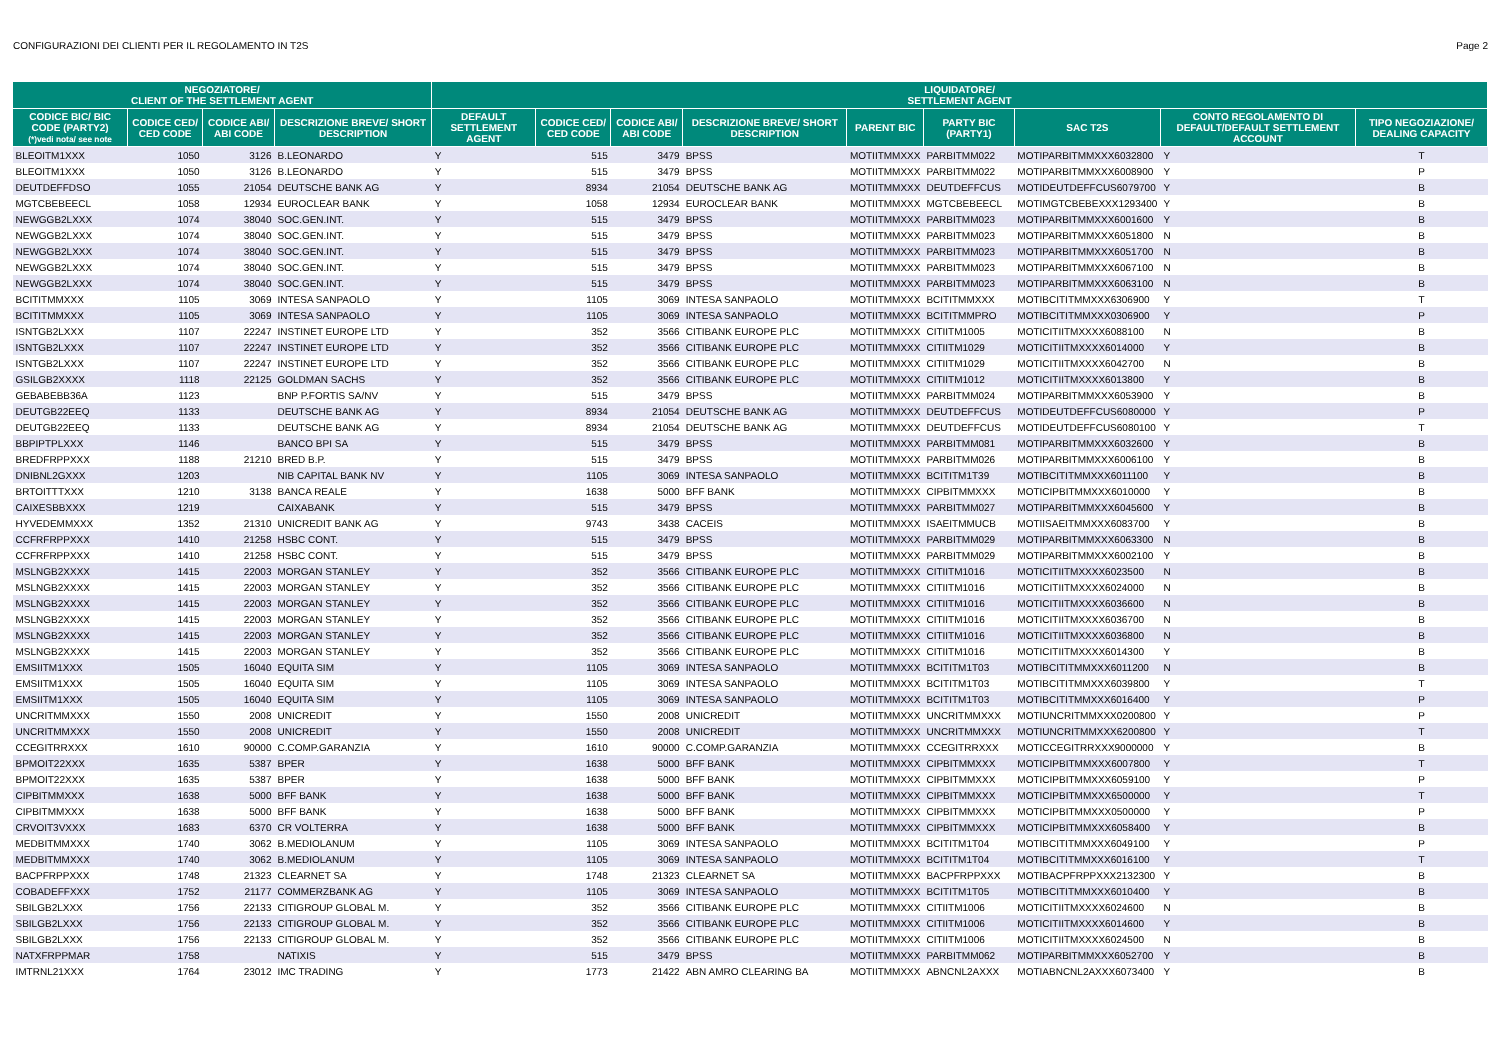CONFIGURAZIONI DEI CLIENTI PER IL REGOLAMENTO IN T2S Page 2
| NEGOZIATORE/ CLIENT OF THE SETTLEMENT AGENT | | | | LIQUIDATORE/ SETTLEMENT AGENT | | | | | | | | |
| --- | --- | --- | --- | --- | --- | --- | --- | --- | --- | --- | --- | --- |
| CODICE BIC/ BIC CODE (PARTY2) (*)vedi nota/ see note | CODICE CED/ CED CODE | CODICE ABI/ ABI CODE | DESCRIZIONE BREVE/ SHORT DESCRIPTION | DEFAULT SETTLEMENT AGENT | CODICE CED/ CED CODE | CODICE ABI/ ABI CODE | DESCRIZIONE BREVE/ SHORT DESCRIPTION | PARENT BIC | PARTY BIC (PARTY1) | SAC T2S | CONTO REGOLAMENTO DI DEFAULT/DEFAULT SETTLEMENT ACCOUNT | TIPO NEGOZIAZIONE/ DEALING CAPACITY |
| BLEOITM1XXX | 1050 | 3126 | B.LEONARDO | Y | 515 | 3479 | BPSS | MOTIITMMXXX | PARBITMM022 | MOTIPARBITMMXXX6032800 | Y | T |
| BLEOITM1XXX | 1050 | 3126 | B.LEONARDO | Y | 515 | 3479 | BPSS | MOTIITMMXXX | PARBITMM022 | MOTIPARBITMMXXX6008900 | Y | P |
| DEUTDEFFDSO | 1055 | 21054 | DEUTSCHE BANK AG | Y | 8934 | 21054 | DEUTSCHE BANK AG | MOTIITMMXXX | DEUTDEFFCUS | MOTIDEUTDEFFCUS6079700 | Y | B |
| MGTCBEBEECL | 1058 | 12934 | EUROCLEAR BANK | Y | 1058 | 12934 | EUROCLEAR BANK | MOTIITMMXXX | MGTCBEBEECL | MOTIMGTCBEBEXXX1293400 | Y | B |
| NEWGGB2LXXX | 1074 | 38040 | SOC.GEN.INT. | Y | 515 | 3479 | BPSS | MOTIITMMXXX | PARBITMM023 | MOTIPARBITMMXXX6001600 | Y | B |
| NEWGGB2LXXX | 1074 | 38040 | SOC.GEN.INT. | Y | 515 | 3479 | BPSS | MOTIITMMXXX | PARBITMM023 | MOTIPARBITMMXXX6051800 | N | B |
| NEWGGB2LXXX | 1074 | 38040 | SOC.GEN.INT. | Y | 515 | 3479 | BPSS | MOTIITMMXXX | PARBITMM023 | MOTIPARBITMMXXX6051700 | N | B |
| NEWGGB2LXXX | 1074 | 38040 | SOC.GEN.INT. | Y | 515 | 3479 | BPSS | MOTIITMMXXX | PARBITMM023 | MOTIPARBITMMXXX6067100 | N | B |
| NEWGGB2LXXX | 1074 | 38040 | SOC.GEN.INT. | Y | 515 | 3479 | BPSS | MOTIITMMXXX | PARBITMM023 | MOTIPARBITMMXXX6063100 | N | B |
| BCITITMMXXX | 1105 | 3069 | INTESA SANPAOLO | Y | 1105 | 3069 | INTESA SANPAOLO | MOTIITMMXXX | BCITITMMXXX | MOTIBCITITMMXXX6306900 | Y | T |
| BCITITMMXXX | 1105 | 3069 | INTESA SANPAOLO | Y | 1105 | 3069 | INTESA SANPAOLO | MOTIITMMXXX | BCITITMMPRO | MOTIBCITITMMXXX0306900 | Y | P |
| ISNTGB2LXXX | 1107 | 22247 | INSTINET EUROPE LTD | Y | 352 | 3566 | CITIBANK EUROPE PLC | MOTIITMMXXX | CITIITM1005 | MOTICITIITMXXXX6088100 | N | B |
| ISNTGB2LXXX | 1107 | 22247 | INSTINET EUROPE LTD | Y | 352 | 3566 | CITIBANK EUROPE PLC | MOTIITMMXXX | CITIITM1029 | MOTICITIITMXXXX6014000 | Y | B |
| ISNTGB2LXXX | 1107 | 22247 | INSTINET EUROPE LTD | Y | 352 | 3566 | CITIBANK EUROPE PLC | MOTIITMMXXX | CITIITM1029 | MOTICITIITMXXXX6042700 | N | B |
| GSILGB2XXXX | 1118 | 22125 | GOLDMAN SACHS | Y | 352 | 3566 | CITIBANK EUROPE PLC | MOTIITMMXXX | CITIITM1012 | MOTICITIITMXXXX6013800 | Y | B |
| GEBABEBB36A | 1123 | | BNP P.FORTIS SA/NV | Y | 515 | 3479 | BPSS | MOTIITMMXXX | PARBITMM024 | MOTIPARBITMMXXX6053900 | Y | B |
| DEUTGB22EEQ | 1133 | | DEUTSCHE BANK AG | Y | 8934 | 21054 | DEUTSCHE BANK AG | MOTIITMMXXX | DEUTDEFFCUS | MOTIDEUTDEFFCUS6080000 | Y | P |
| DEUTGB22EEQ | 1133 | | DEUTSCHE BANK AG | Y | 8934 | 21054 | DEUTSCHE BANK AG | MOTIITMMXXX | DEUTDEFFCUS | MOTIDEUTDEFFCUS6080100 | Y | T |
| BBPIPTPLXXX | 1146 | | BANCO BPI SA | Y | 515 | 3479 | BPSS | MOTIITMMXXX | PARBITMM081 | MOTIPARBITMMXXX6032600 | Y | B |
| BREDFRPPXXX | 1188 | 21210 | BRED B.P. | Y | 515 | 3479 | BPSS | MOTIITMMXXX | PARBITMM026 | MOTIPARBITMMXXX6006100 | Y | B |
| DNIBNL2GXXX | 1203 | | NIB CAPITAL BANK NV | Y | 1105 | 3069 | INTESA SANPAOLO | MOTIITMMXXX | BCITITM1T39 | MOTIBCITITMMXXX6011100 | Y | B |
| BRTOITTTXXX | 1210 | 3138 | BANCA REALE | Y | 1638 | 5000 | BFF BANK | MOTIITMMXXX | CIPBITMMXXX | MOTICIPBITMMXXX6010000 | Y | B |
| CAIXESBBXXX | 1219 | | CAIXABANK | Y | 515 | 3479 | BPSS | MOTIITMMXXX | PARBITMM027 | MOTIPARBITMMXXX6045600 | Y | B |
| HYVEDEMMXXX | 1352 | 21310 | UNICREDIT BANK AG | Y | 9743 | 3438 | CACEIS | MOTIITMMXXX | ISAEITMMUCB | MOTIISAEITMMXXX6083700 | Y | B |
| CCFRFRPPXXX | 1410 | 21258 | HSBC CONT. | Y | 515 | 3479 | BPSS | MOTIITMMXXX | PARBITMM029 | MOTIPARBITMMXXX6063300 | N | B |
| CCFRFRPPXXX | 1410 | 21258 | HSBC CONT. | Y | 515 | 3479 | BPSS | MOTIITMMXXX | PARBITMM029 | MOTIPARBITMMXXX6002100 | Y | B |
| MSLNGB2XXXX | 1415 | 22003 | MORGAN STANLEY | Y | 352 | 3566 | CITIBANK EUROPE PLC | MOTIITMMXXX | CITIITM1016 | MOTICITIITMXXXX6023500 | N | B |
| MSLNGB2XXXX | 1415 | 22003 | MORGAN STANLEY | Y | 352 | 3566 | CITIBANK EUROPE PLC | MOTIITMMXXX | CITIITM1016 | MOTICITIITMXXXX6024000 | N | B |
| MSLNGB2XXXX | 1415 | 22003 | MORGAN STANLEY | Y | 352 | 3566 | CITIBANK EUROPE PLC | MOTIITMMXXX | CITIITM1016 | MOTICITIITMXXXX6036600 | N | B |
| MSLNGB2XXXX | 1415 | 22003 | MORGAN STANLEY | Y | 352 | 3566 | CITIBANK EUROPE PLC | MOTIITMMXXX | CITIITM1016 | MOTICITIITMXXXX6036700 | N | B |
| MSLNGB2XXXX | 1415 | 22003 | MORGAN STANLEY | Y | 352 | 3566 | CITIBANK EUROPE PLC | MOTIITMMXXX | CITIITM1016 | MOTICITIITMXXXX6036800 | N | B |
| MSLNGB2XXXX | 1415 | 22003 | MORGAN STANLEY | Y | 352 | 3566 | CITIBANK EUROPE PLC | MOTIITMMXXX | CITIITM1016 | MOTICITIITMXXXX6014300 | Y | B |
| EMSIITM1XXX | 1505 | 16040 | EQUITA SIM | Y | 1105 | 3069 | INTESA SANPAOLO | MOTIITMMXXX | BCITITM1T03 | MOTIBCITITMMXXX6011200 | N | B |
| EMSIITM1XXX | 1505 | 16040 | EQUITA SIM | Y | 1105 | 3069 | INTESA SANPAOLO | MOTIITMMXXX | BCITITM1T03 | MOTIBCITITMMXXX6039800 | Y | T |
| EMSIITM1XXX | 1505 | 16040 | EQUITA SIM | Y | 1105 | 3069 | INTESA SANPAOLO | MOTIITMMXXX | BCITITM1T03 | MOTIBCITITMMXXX6016400 | Y | P |
| UNCRITMMXXX | 1550 | 2008 | UNICREDIT | Y | 1550 | 2008 | UNICREDIT | MOTIITMMXXX | UNCRITMMXXX | MOTIUNCRITMMXXX0200800 | Y | P |
| UNCRITMMXXX | 1550 | 2008 | UNICREDIT | Y | 1550 | 2008 | UNICREDIT | MOTIITMMXXX | UNCRITMMXXX | MOTIUNCRITMMXXX6200800 | Y | T |
| CCEGITRRXXX | 1610 | 90000 | C.COMP.GARANZIA | Y | 1610 | 90000 | C.COMP.GARANZIA | MOTIITMMXXX | CCEGITRRXXX | MOTICCEGITRRXXX9000000 | Y | B |
| BPMOIT22XXX | 1635 | 5387 | BPER | Y | 1638 | 5000 | BFF BANK | MOTIITMMXXX | CIPBITMMXXX | MOTICIPBITMMXXX6007800 | Y | T |
| BPMOIT22XXX | 1635 | 5387 | BPER | Y | 1638 | 5000 | BFF BANK | MOTIITMMXXX | CIPBITMMXXX | MOTICIPBITMMXXX6059100 | Y | P |
| CIPBITMMXXX | 1638 | 5000 | BFF BANK | Y | 1638 | 5000 | BFF BANK | MOTIITMMXXX | CIPBITMMXXX | MOTICIPBITMMXXX6500000 | Y | T |
| CIPBITMMXXX | 1638 | 5000 | BFF BANK | Y | 1638 | 5000 | BFF BANK | MOTIITMMXXX | CIPBITMMXXX | MOTICIPBITMMXXX0500000 | Y | P |
| CRVOIT3VXXX | 1683 | 6370 | CR VOLTERRA | Y | 1638 | 5000 | BFF BANK | MOTIITMMXXX | CIPBITMMXXX | MOTICIPBITMMXXX6058400 | Y | B |
| MEDBITMMXXX | 1740 | 3062 | B.MEDIOLANUM | Y | 1105 | 3069 | INTESA SANPAOLO | MOTIITMMXXX | BCITITM1T04 | MOTIBCITITMMXXX6049100 | Y | P |
| MEDBITMMXXX | 1740 | 3062 | B.MEDIOLANUM | Y | 1105 | 3069 | INTESA SANPAOLO | MOTIITMMXXX | BCITITM1T04 | MOTIBCITITMMXXX6016100 | Y | T |
| BACPFRPPXXX | 1748 | 21323 | CLEARNET SA | Y | 1748 | 21323 | CLEARNET SA | MOTIITMMXXX | BACPFRPPXXX | MOTIBACPFRPPXXX2132300 | Y | B |
| COBADEFFXXX | 1752 | 21177 | COMMERZBANK AG | Y | 1105 | 3069 | INTESA SANPAOLO | MOTIITMMXXX | BCITITM1T05 | MOTIBCITITMMXXX6010400 | Y | B |
| SBILGB2LXXX | 1756 | 22133 | CITIGROUP GLOBAL M. | Y | 352 | 3566 | CITIBANK EUROPE PLC | MOTIITMMXXX | CITIITM1006 | MOTICITIITMXXXX6024600 | N | B |
| SBILGB2LXXX | 1756 | 22133 | CITIGROUP GLOBAL M. | Y | 352 | 3566 | CITIBANK EUROPE PLC | MOTIITMMXXX | CITIITM1006 | MOTICITIITMXXXX6014600 | Y | B |
| SBILGB2LXXX | 1756 | 22133 | CITIGROUP GLOBAL M. | Y | 352 | 3566 | CITIBANK EUROPE PLC | MOTIITMMXXX | CITIITM1006 | MOTICITIITMXXXX6024500 | N | B |
| NATXFRPPMAR | 1758 | | NATIXIS | Y | 515 | 3479 | BPSS | MOTIITMMXXX | PARBITMM062 | MOTIPARBITMMXXX6052700 | Y | B |
| IMTRNL21XXX | 1764 | 23012 | IMC TRADING | Y | 1773 | 21422 | ABN AMRO CLEARING BA | MOTIITMMXXX | ABNCNL2AXXX | MOTIABNCNL2AXXX6073400 | Y | B |